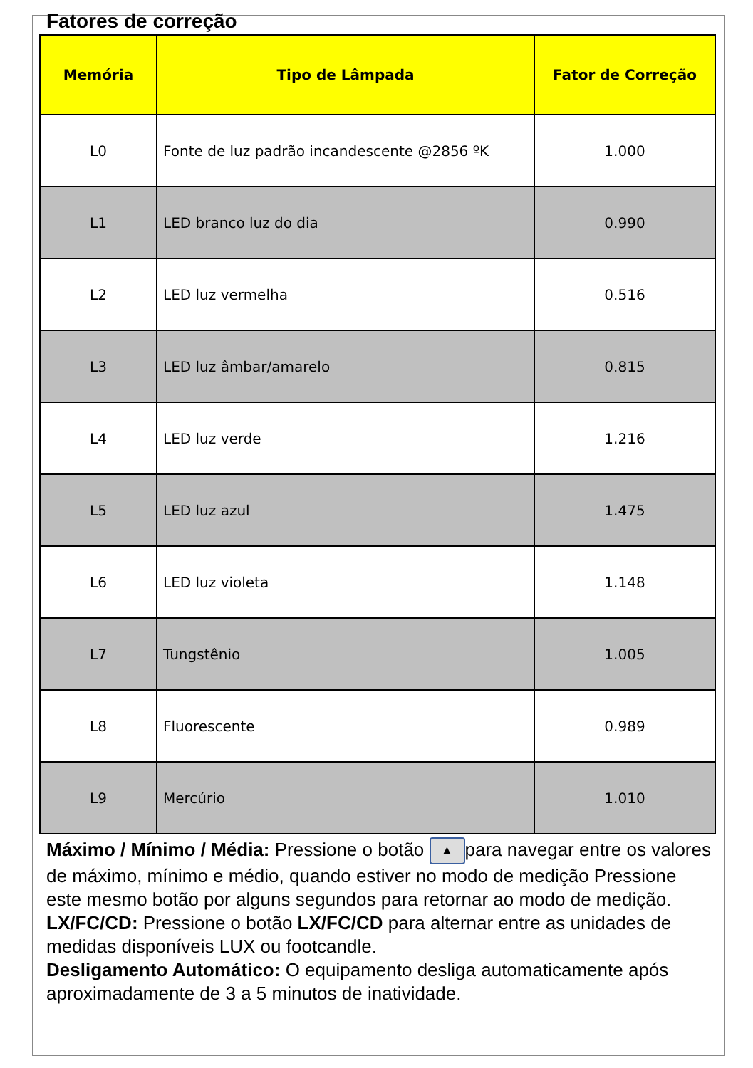Fatores de correção
| Memória | Tipo de Lâmpada | Fator de Correção |
| --- | --- | --- |
| L0 | Fonte de luz padrão incandescente @2856 ºK | 1.000 |
| L1 | LED branco luz do dia | 0.990 |
| L2 | LED luz vermelha | 0.516 |
| L3 | LED luz âmbar/amarelo | 0.815 |
| L4 | LED luz verde | 1.216 |
| L5 | LED luz azul | 1.475 |
| L6 | LED luz violeta | 1.148 |
| L7 | Tungstênio | 1.005 |
| L8 | Fluorescente | 0.989 |
| L9 | Mercúrio | 1.010 |
Máximo / Mínimo / Média: Pressione o botão ▲ para navegar entre os valores de máximo, mínimo e médio, quando estiver no modo de medição Pressione este mesmo botão por alguns segundos para retornar ao modo de medição.
LX/FC/CD: Pressione o botão LX/FC/CD para alternar entre as unidades de medidas disponíveis LUX ou footcandle.
Desligamento Automático: O equipamento desliga automaticamente após aproximadamente de 3 a 5 minutos de inatividade.